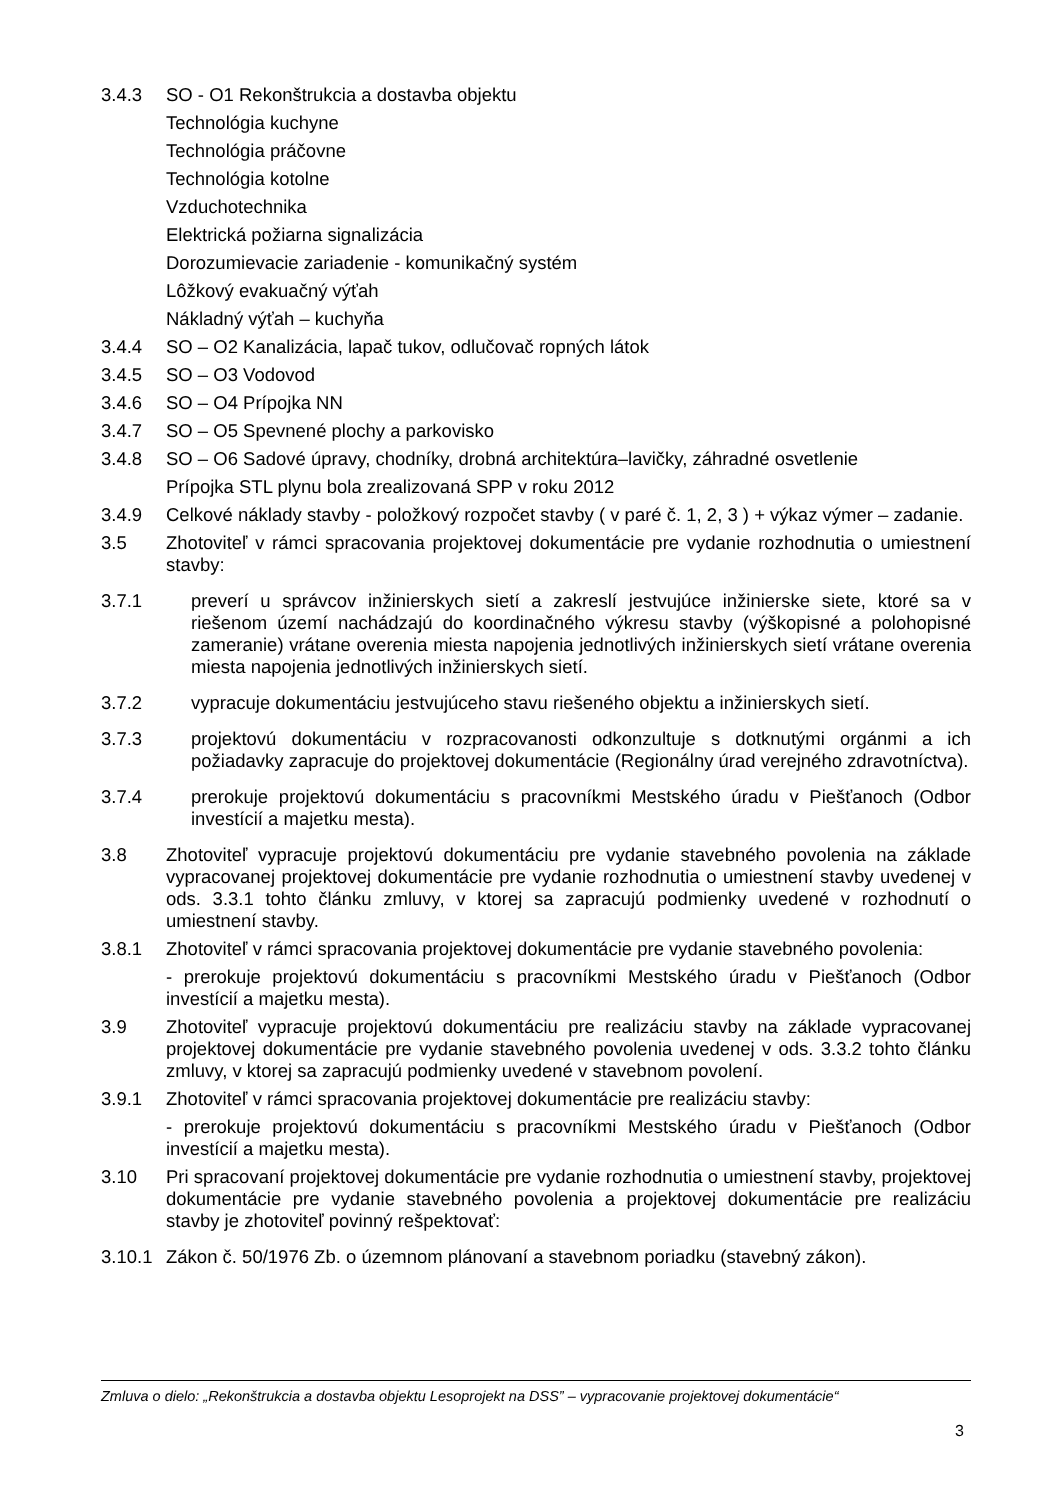3.4.3 SO - O1 Rekonštrukcia a dostavba objektu
Technológia kuchyne
Technológia práčovne
Technológia kotolne
Vzduchotechnika
Elektrická požiarna signalizácia
Dorozumievacie zariadenie - komunikačný systém
Lôžkový evakuačný výťah
Nákladný výťah – kuchyňa
3.4.4 SO – O2 Kanalizácia, lapač tukov, odlučovač ropných látok
3.4.5 SO – O3 Vodovod
3.4.6 SO – O4 Prípojka NN
3.4.7 SO – O5 Spevnené plochy a parkovisko
3.4.8 SO – O6 Sadové úpravy, chodníky, drobná architektúra–lavičky, záhradné osvetlenie
Prípojka STL plynu bola zrealizovaná SPP v roku 2012
3.4.9 Celkové náklady stavby - položkový rozpočet stavby ( v paré č. 1, 2, 3 ) + výkaz výmer – zadanie.
3.5 Zhotoviteľ v rámci spracovania projektovej dokumentácie pre vydanie rozhodnutia o umiestnení stavby:
3.7.1 preverí u správcov inžinierskych sietí a zakreslí jestvujúce inžinierske siete, ktoré sa v riešenom území nachádzajú do koordinačného výkresu stavby (výškopisné a polohopisné zameranie) vrátane overenia miesta napojenia jednotlivých inžinierskych sietí vrátane overenia miesta napojenia jednotlivých inžinierskych sietí.
3.7.2 vypracuje dokumentáciu jestvujúceho stavu riešeného objektu a inžinierskych sietí.
3.7.3 projektovú dokumentáciu v rozpracovanosti odkonzultuje s dotknutými orgánmi a ich požiadavky zapracuje do projektovej dokumentácie (Regionálny úrad verejného zdravotníctva).
3.7.4 prerokuje projektovú dokumentáciu s pracovníkmi Mestského úradu v Piešťanoch (Odbor investícií a majetku mesta).
3.8 Zhotoviteľ vypracuje projektovú dokumentáciu pre vydanie stavebného povolenia na základe vypracovanej projektovej dokumentácie pre vydanie rozhodnutia o umiestnení stavby uvedenej v ods. 3.3.1 tohto článku zmluvy, v ktorej sa zapracujú podmienky uvedené v rozhodnutí o umiestnení stavby.
3.8.1 Zhotoviteľ v rámci spracovania projektovej dokumentácie pre vydanie stavebného povolenia:
- prerokuje projektovú dokumentáciu s pracovníkmi Mestského úradu v Piešťanoch (Odbor investícií a majetku mesta).
3.9 Zhotoviteľ vypracuje projektovú dokumentáciu pre realizáciu stavby na základe vypracovanej projektovej dokumentácie pre vydanie stavebného povolenia uvedenej v ods. 3.3.2 tohto článku zmluvy, v ktorej sa zapracujú podmienky uvedené v stavebnom povolení.
3.9.1 Zhotoviteľ v rámci spracovania projektovej dokumentácie pre realizáciu stavby:
- prerokuje projektovú dokumentáciu s pracovníkmi Mestského úradu v Piešťanoch (Odbor investícií a majetku mesta).
3.10 Pri spracovaní projektovej dokumentácie pre vydanie rozhodnutia o umiestnení stavby, projektovej dokumentácie pre vydanie stavebného povolenia a projektovej dokumentácie pre realizáciu stavby je zhotoviteľ povinný rešpektovať:
3.10.1
Zákon č. 50/1976 Zb. o územnom plánovaní a stavebnom poriadku (stavebný zákon).
Zmluva o dielo: „Rekonštrukcia a dostavba objektu Lesoprojekt na DSS” – vypracovanie projektovej dokumentácie“
3